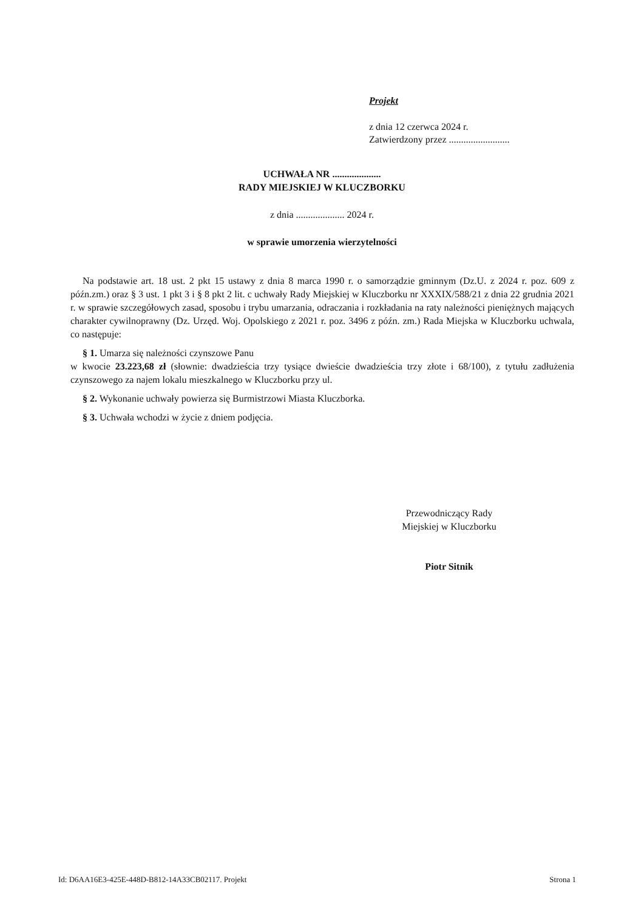Projekt
z dnia 12 czerwca 2024 r.
Zatwierdzony przez .........................
UCHWAŁA NR ....................
RADY MIEJSKIEJ W KLUCZBORKU
z dnia .................... 2024 r.
w sprawie umorzenia wierzytelności
Na podstawie art. 18 ust. 2 pkt 15 ustawy z dnia 8 marca 1990 r. o samorządzie gminnym (Dz.U. z 2024 r. poz. 609 z późn.zm.) oraz § 3 ust. 1 pkt 3 i § 8 pkt 2 lit. c uchwały Rady Miejskiej w Kluczborku nr XXXIX/588/21 z dnia 22 grudnia 2021 r. w sprawie szczegółowych zasad, sposobu i trybu umarzania, odraczania i rozkładania na raty należności pieniężnych mających charakter cywilnoprawny (Dz. Urzęd. Woj. Opolskiego z 2021 r. poz. 3496 z późn. zm.) Rada Miejska w Kluczborku uchwala, co następuje:
§ 1. Umarza się należności czynszowe Panu
w kwocie 23.223,68 zł (słownie: dwadzieścia trzy tysiące dwieście dwadzieścia trzy złote i 68/100), z tytułu zadłużenia czynszowego za najem lokalu mieszkalnego w Kluczborku przy ul.
§ 2. Wykonanie uchwały powierza się Burmistrzowi Miasta Kluczborka.
§ 3. Uchwała wchodzi w życie z dniem podjęcia.
Przewodniczący Rady
Miejskiej w Kluczborku
Piotr Sitnik
Id: D6AA16E3-425E-448D-B812-14A33CB02117. Projekt Strona 1